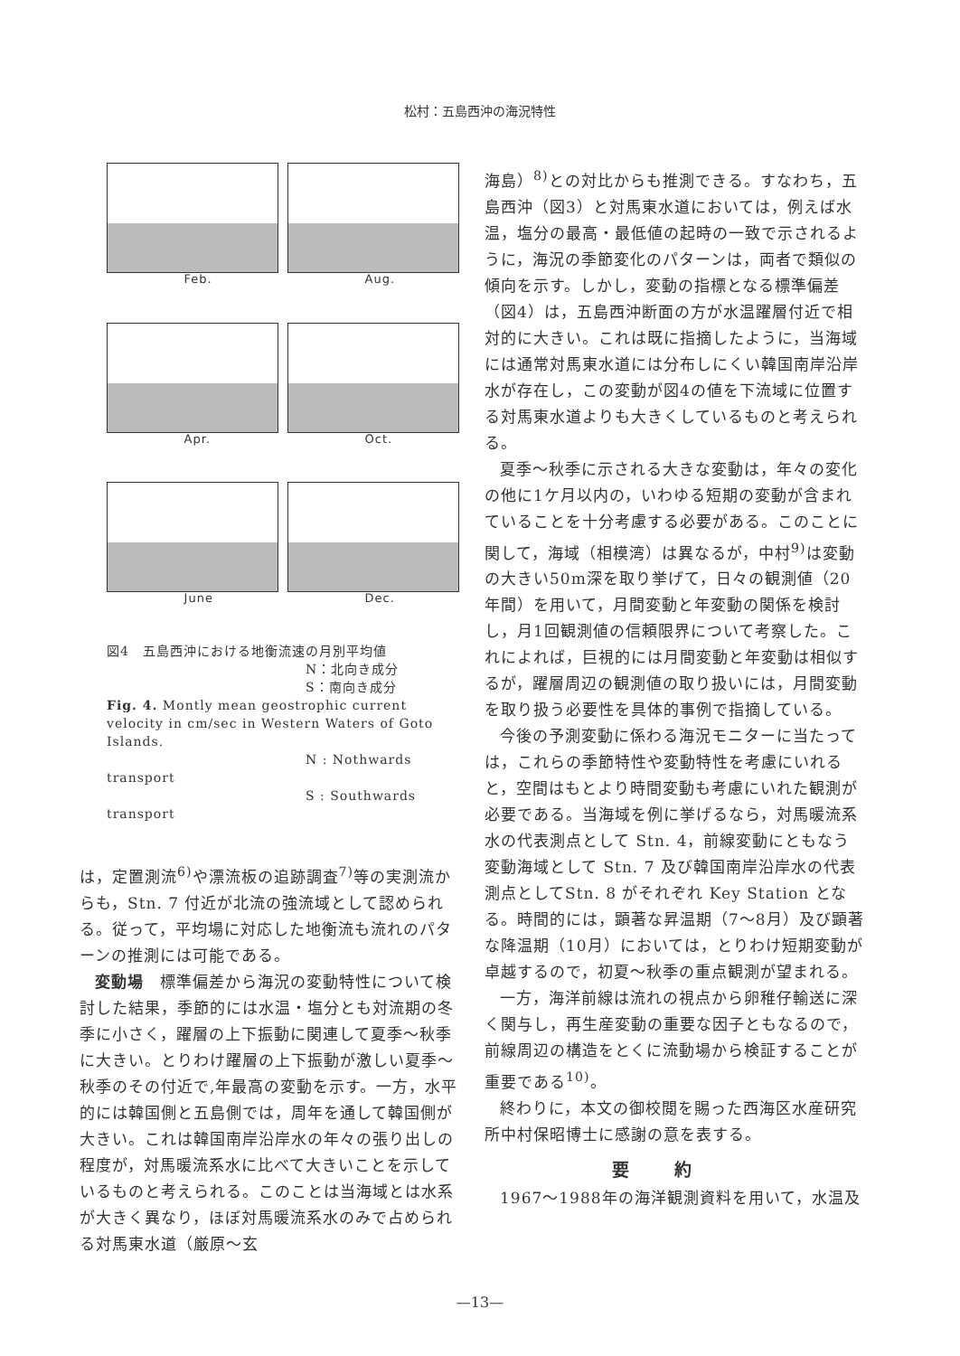松村：五島西沖の海況特性
Feb.
Aug.
Apr.
Oct.
June
Dec.
図4　五島西沖における地衡流速の月別平均値
N：北向き成分
S：南向き成分
Fig. 4. Montly mean geostrophic current velocity in cm/sec in Western Waters of Goto Islands.
N : Nothwards transport
S : Southwards transport
は，定置測流<sup>6)</sup>や漂流板の追跡調査<sup>7)</sup>等の実測流からも，Stn. 7 付近が北流の強流域として認められる。従って，平均場に対応した地衡流も流れのパターンの推測には可能である。
変動場　標準偏差から海況の変動特性について検討した結果，季節的には水温・塩分とも対流期の冬季に小さく，躍層の上下振動に関連して夏季～秋季に大きい。とりわけ躍層の上下振動が激しい夏季～秋季のその付近で,年最高の変動を示す。一方，水平的には韓国側と五島側では，周年を通して韓国側が大きい。これは韓国南岸沿岸水の年々の張り出しの程度が，対馬暖流系水に比べて大きいことを示しているものと考えられる。このことは当海域とは水系が大きく異なり，ほぼ対馬暖流系水のみで占められる対馬東水道（厳原～玄
海島）<sup>8)</sup>との対比からも推測できる。すなわち，五島西沖（図3）と対馬東水道においては，例えば水温，塩分の最高・最低値の起時の一致で示されるように，海況の季節変化のパターンは，両者で類似の傾向を示す。しかし，変動の指標となる標準偏差（図4）は，五島西沖断面の方が水温躍層付近で相対的に大きい。これは既に指摘したように，当海域には通常対馬東水道には分布しにくい韓国南岸沿岸水が存在し，この変動が図4の値を下流域に位置する対馬東水道よりも大きくしているものと考えられる。
夏季～秋季に示される大きな変動は，年々の変化の他に1ケ月以内の，いわゆる短期の変動が含まれていることを十分考慮する必要がある。このことに関して，海域（相模湾）は異なるが，中村<sup>9)</sup>は変動の大きい50m深を取り挙げて，日々の観測値（20年間）を用いて，月間変動と年変動の関係を検討し，月1回観測値の信頼限界について考察した。これによれば，巨視的には月間変動と年変動は相似するが，躍層周辺の観測値の取り扱いには，月間変動を取り扱う必要性を具体的事例で指摘している。
今後の予測変動に係わる海況モニターに当たっては，これらの季節特性や変動特性を考慮にいれると，空間はもとより時間変動も考慮にいれた観測が必要である。当海域を例に挙げるなら，対馬暖流系水の代表測点として Stn. 4，前線変動にともなう変動海域として Stn. 7 及び韓国南岸沿岸水の代表測点としてStn. 8 がそれぞれ Key Station となる。時間的には，顕著な昇温期（7～8月）及び顕著な降温期（10月）においては，とりわけ短期変動が卓越するので，初夏～秋季の重点観測が望まれる。
一方，海洋前線は流れの視点から卵稚仔輸送に深く関与し，再生産変動の重要な因子ともなるので，前線周辺の構造をとくに流動場から検証することが重要である<sup>10)</sup>。
終わりに，本文の御校閲を賜った西海区水産研究所中村保昭博士に感謝の意を表する。
要約
1967～1988年の海洋観測資料を用いて，水温及
—13—